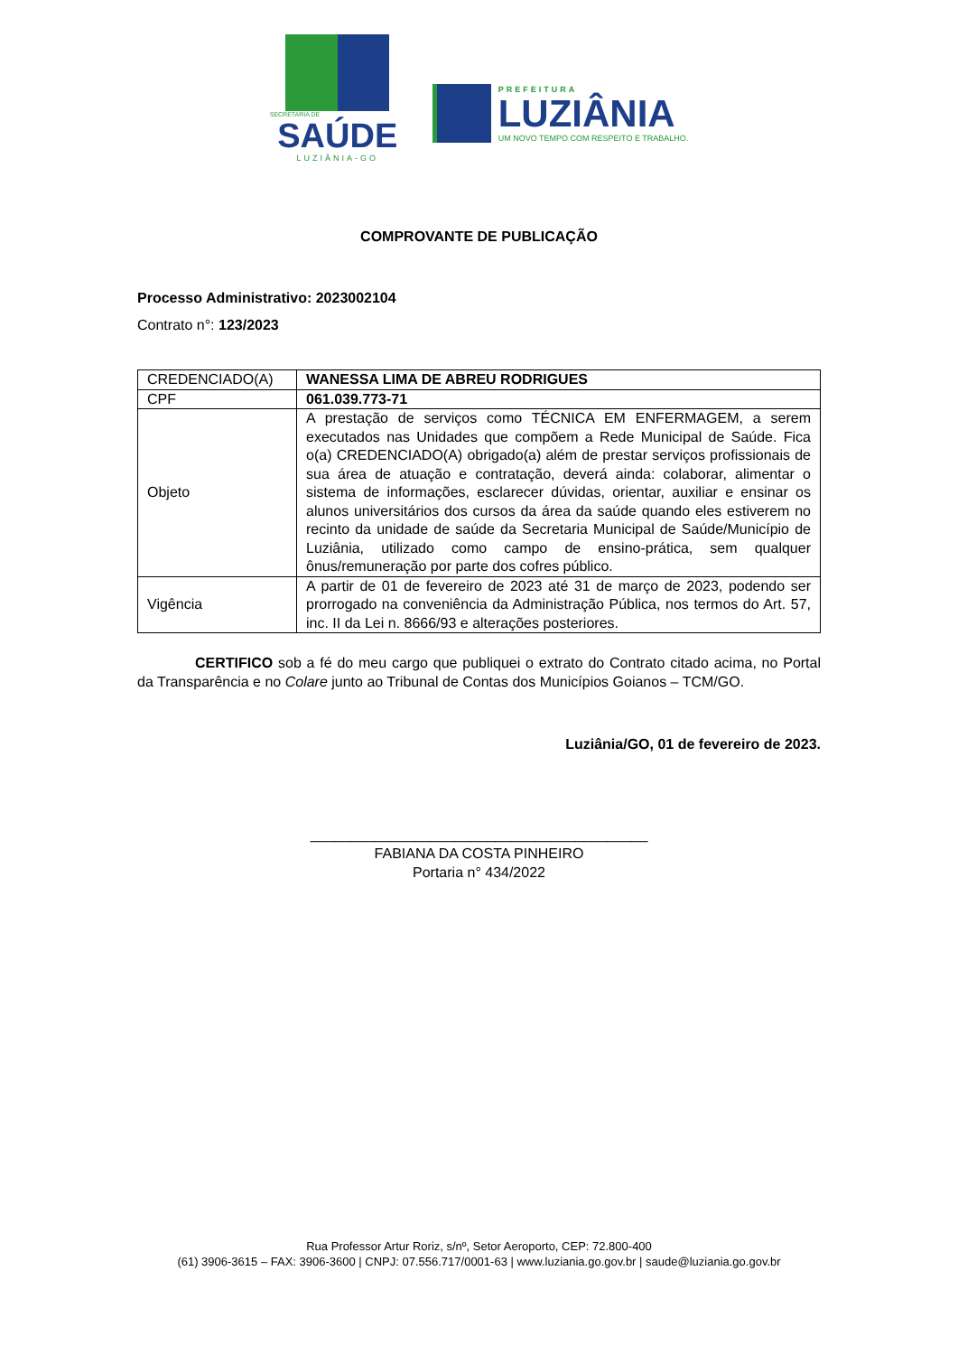SECRETARIA DE
SAÚDE
LUZIÂNIA-GO
PREFEITURA
LUZIÂNIA
UM NOVO TEMPO COM RESPEITO E TRABALHO.
COMPROVANTE DE PUBLICAÇÃO
Processo Administrativo: 2023002104
Contrato n°: 123/2023
| CREDENCIADO(A) | WANESSA LIMA DE ABREU RODRIGUES |
| CPF | 061.039.773-71 |
| Objeto | A prestação de serviços como TÉCNICA EM ENFERMAGEM, a serem executados nas Unidades que compõem a Rede Municipal de Saúde. Fica o(a) CREDENCIADO(A) obrigado(a) além de prestar serviços profissionais de sua área de atuação e contratação, deverá ainda: colaborar, alimentar o sistema de informações, esclarecer dúvidas, orientar, auxiliar e ensinar os alunos universitários dos cursos da área da saúde quando eles estiverem no recinto da unidade de saúde da Secretaria Municipal de Saúde/Município de Luziânia, utilizado como campo de ensino-prática, sem qualquer ônus/remuneração por parte dos cofres público. |
| Vigência | A partir de 01 de fevereiro de 2023 até 31 de março de 2023, podendo ser prorrogado na conveniência da Administração Pública, nos termos do Art. 57, inc. II da Lei n. 8666/93 e alterações posteriores. |
CERTIFICO sob a fé do meu cargo que publiquei o extrato do Contrato citado acima, no Portal da Transparência e no Colare junto ao Tribunal de Contas dos Municípios Goianos – TCM/GO.
Luziânia/GO, 01 de fevereiro de 2023.
__________________________________________
FABIANA DA COSTA PINHEIRO
Portaria n° 434/2022
Rua Professor Artur Roriz, s/nº, Setor Aeroporto, CEP: 72.800-400
(61) 3906-3615 – FAX: 3906-3600 | CNPJ: 07.556.717/0001-63 | www.luziania.go.gov.br | saude@luziania.go.gov.br